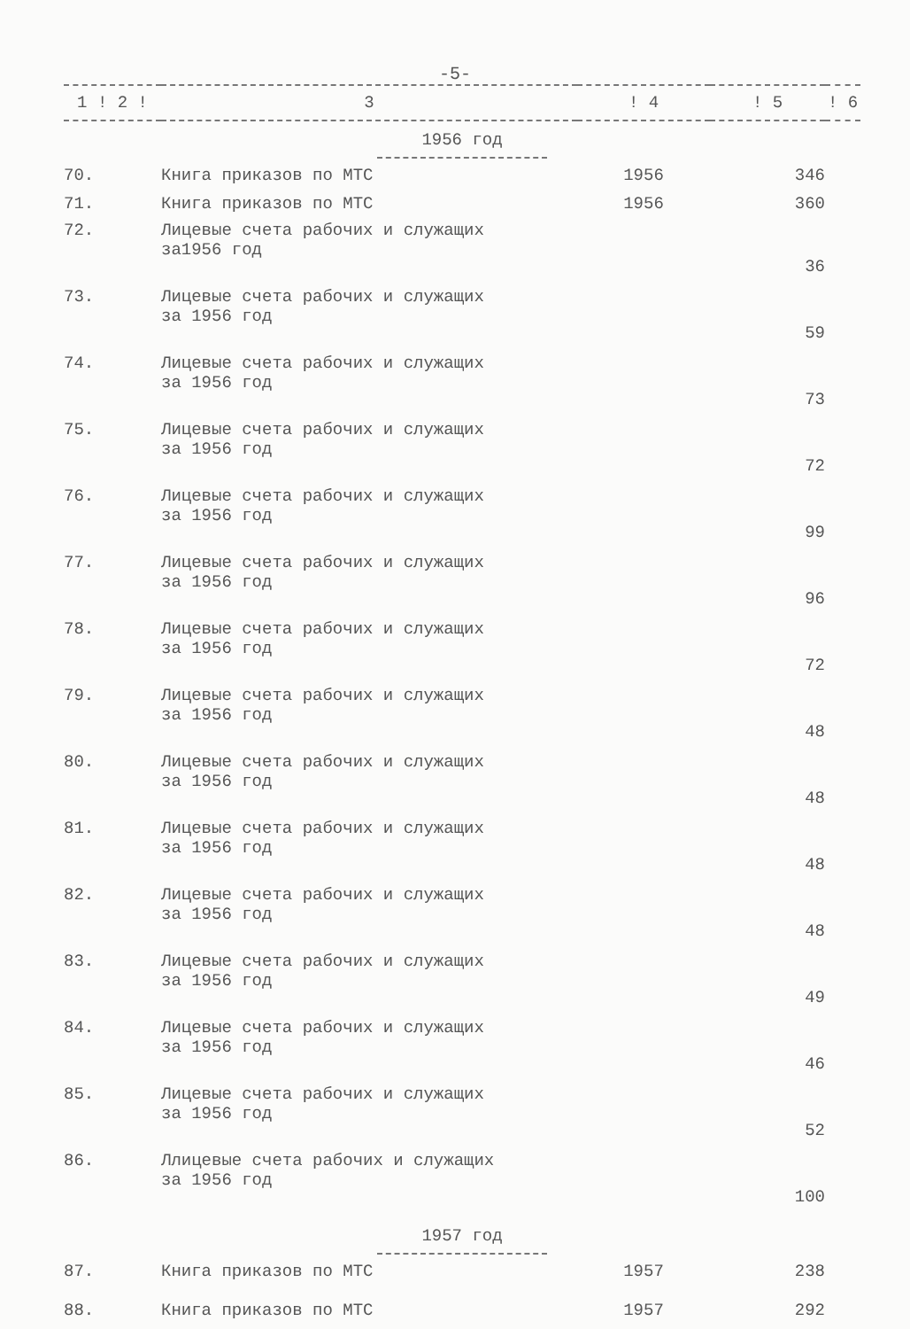-5-
| 1 ! 2 ! | 3 | ! 4 | ! 5 | ! 6 |
| --- | --- | --- | --- | --- |
| 1956 год | | | | |
| 70. | Книга приказов по МТС | 1956 | 346 | |
| 71. | Книга приказов по МТС | 1956 | 360 | |
| 72. | Лицевые счета рабочих и служащих за1956 год | | 36 | |
| 73. | Лицевые счета рабочих и служащих за 1956 год | | 59 | |
| 74. | Лицевые счета рабочих и служащих за 1956 год | | 73 | |
| 75. | Лицевые счета рабочих и служащих за 1956 год | | 72 | |
| 76. | Лицевые счета рабочих и служащих за 1956 год | | 99 | |
| 77. | Лицевые счета рабочих и служащих за 1956 год | | 96 | |
| 78. | Лицевые счета рабочих и служащих за 1956 год | | 72 | |
| 79. | Лицевые счета рабочих и служащих за 1956 год | | 48 | |
| 80. | Лицевые счета рабочих и служащих за 1956 год | | 48 | |
| 81. | Лицевые счета рабочих и служащих за 1956 год | | 48 | |
| 82. | Лицевые счета рабочих и служащих за 1956 год | | 48 | |
| 83. | Лицевые счета рабочих и служащих за 1956 год | | 49 | |
| 84. | Лицевые счета рабочих и служащих за 1956 год | | 46 | |
| 85. | Лицевые счета рабочих и служащих за 1956 год | | 52 | |
| 86. | Ллицевые счета рабочих и служащих за 1956 год | | 100 | |
| 1957 год | | | | |
| 87. | Книга приказов по МТС | 1957 | 238 | |
| 88. | Книга приказов по МТС | 1957 | 292 | |